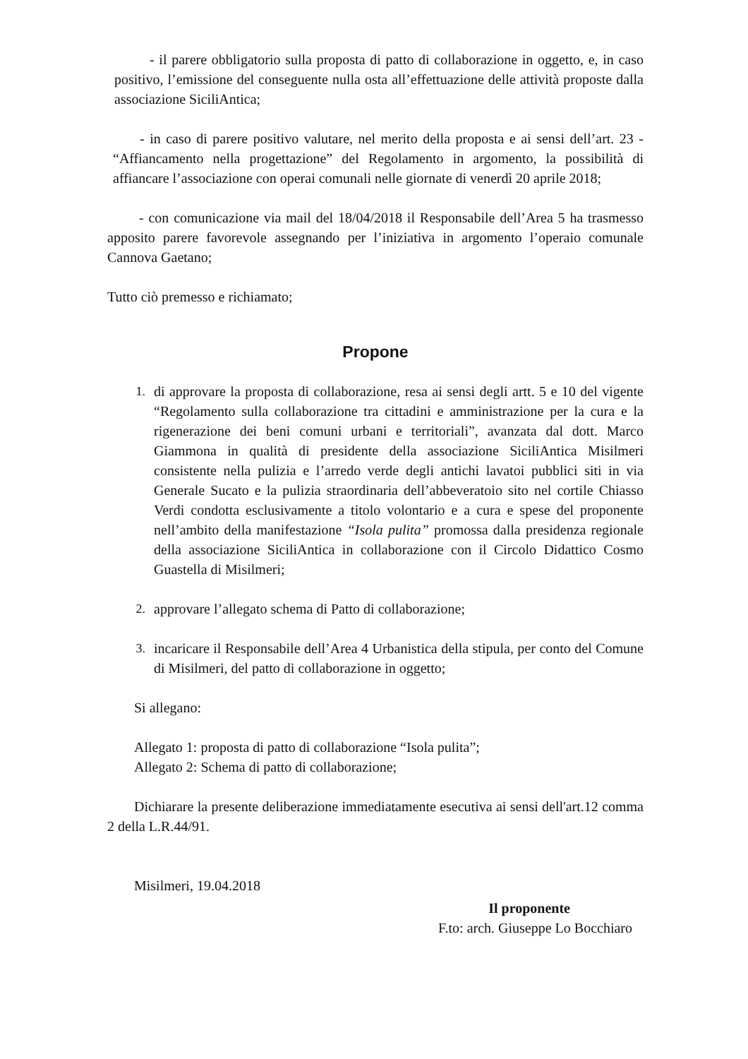- il parere obbligatorio sulla proposta di patto di collaborazione in oggetto, e, in caso positivo, l’emissione del conseguente nulla osta all’effettuazione delle attività proposte dalla associazione SiciliAntica;
- in caso di parere positivo valutare, nel merito della proposta e ai sensi dell’art. 23 - “Affiancamento nella progettazione” del Regolamento in argomento, la possibilità di affiancare l’associazione con operai comunali nelle giornate di venerdì 20 aprile 2018;
- con comunicazione via mail del 18/04/2018 il Responsabile dell’Area 5 ha trasmesso apposito parere favorevole assegnando per l’iniziativa in argomento l’operaio comunale Cannova Gaetano;
Tutto ciò premesso e richiamato;
Propone
1. di approvare la proposta di collaborazione, resa ai sensi degli artt. 5 e 10 del vigente “Regolamento sulla collaborazione tra cittadini e amministrazione per la cura e la rigenerazione dei beni comuni urbani e territoriali”, avanzata dal dott. Marco Giammona in qualità di presidente della associazione SiciliAntica Misilmeri consistente nella pulizia e l’arredo verde degli antichi lavatoi pubblici siti in via Generale Sucato e la pulizia straordinaria dell’abbeveratoio sito nel cortile Chiasso Verdi condotta esclusivamente a titolo volontario e a cura e spese del proponente nell’ambito della manifestazione “Isola pulita” promossa dalla presidenza regionale della associazione SiciliAntica in collaborazione con il Circolo Didattico Cosmo Guastella di Misilmeri;
2. approvare l’allegato schema di Patto di collaborazione;
3. incaricare il Responsabile dell’Area 4 Urbanistica della stipula, per conto del Comune di Misilmeri, del patto di collaborazione in oggetto;
Si allegano:
Allegato 1: proposta di patto di collaborazione “Isola pulita”;
Allegato 2: Schema di patto di collaborazione;
Dichiarare la presente deliberazione immediatamente esecutiva ai sensi dell'art.12 comma 2 della L.R.44/91.
Misilmeri, 19.04.2018
Il proponente
F.to: arch. Giuseppe Lo Bocchiaro